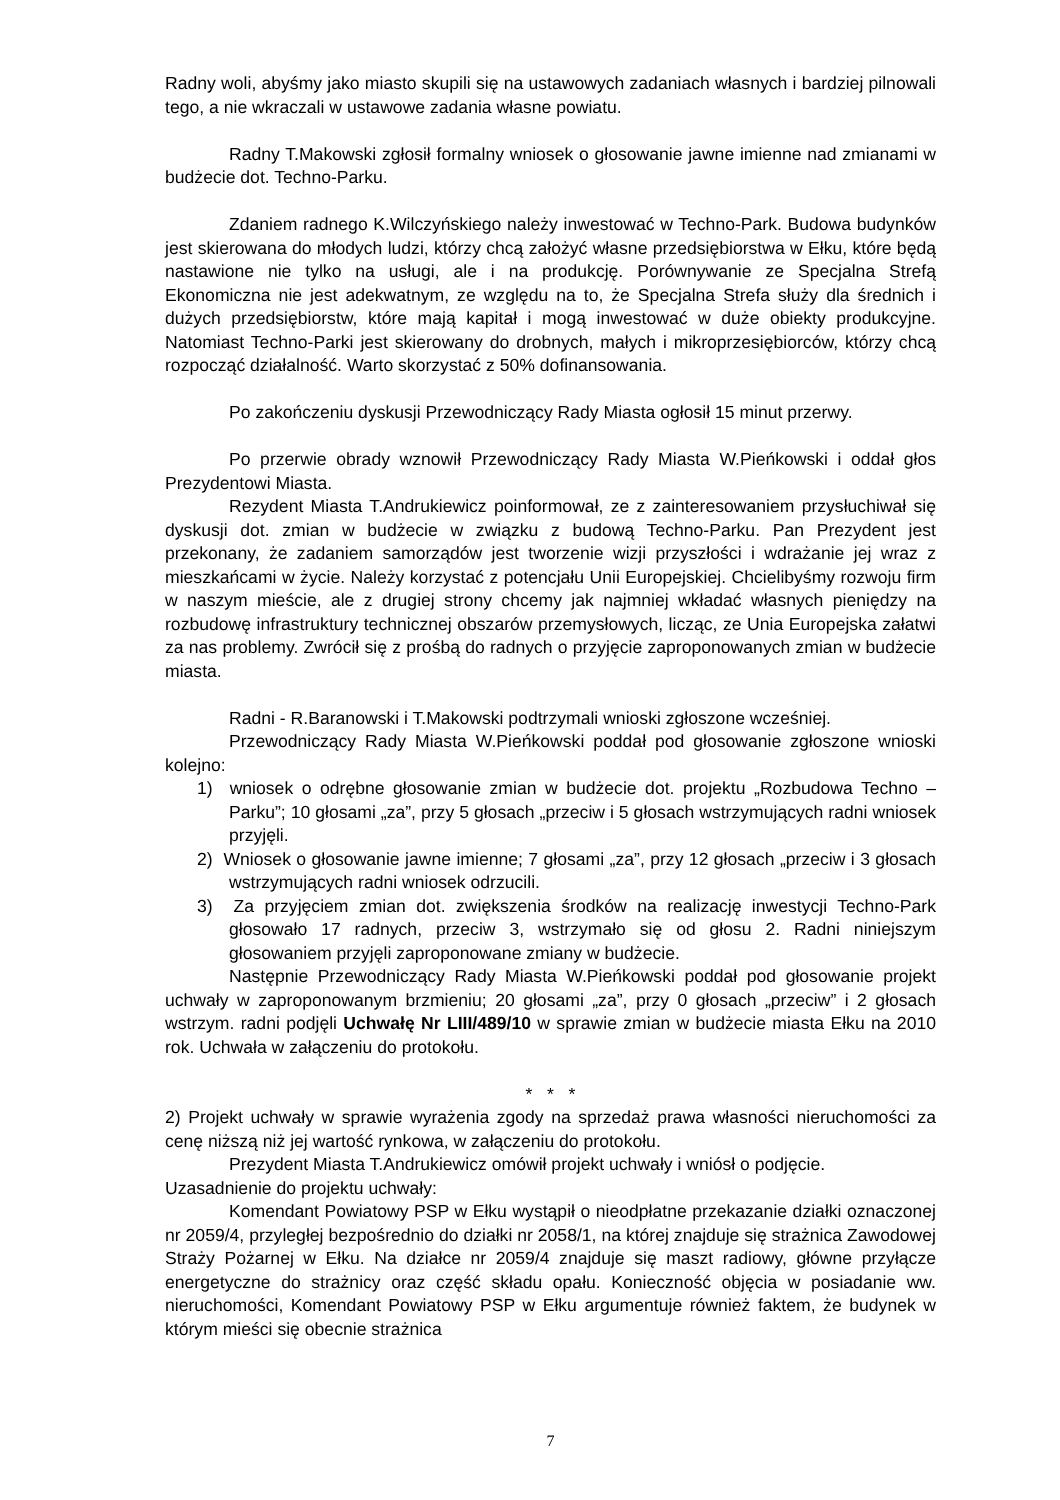Radny woli, abyśmy jako miasto skupili się na ustawowych zadaniach własnych i bardziej pilnowali tego, a nie wkraczali w ustawowe zadania własne powiatu.
Radny T.Makowski zgłosił formalny wniosek o głosowanie jawne imienne nad zmianami w budżecie dot. Techno-Parku.
Zdaniem radnego K.Wilczyńskiego należy inwestować w Techno-Park. Budowa budynków jest skierowana do młodych ludzi, którzy chcą założyć własne przedsiębiorstwa w Ełku, które będą nastawione nie tylko na usługi, ale i na produkcję. Porównywanie ze Specjalna Strefą Ekonomiczna nie jest adekwatnym, ze względu na to, że Specjalna Strefa służy dla średnich i dużych przedsiębiorstw, które mają kapitał i mogą inwestować w duże obiekty produkcyjne. Natomiast Techno-Parki jest skierowany do drobnych, małych i mikroprzesiębiorców, którzy chcą rozpocząć działalność. Warto skorzystać z 50% dofinansowania.
Po zakończeniu dyskusji Przewodniczący Rady Miasta ogłosił 15 minut przerwy.
Po przerwie obrady wznowił Przewodniczący Rady Miasta W.Pieńkowski i oddał głos Prezydentowi Miasta.
Rezydent Miasta T.Andrukiewicz poinformował, ze z zainteresowaniem przysłuchiwał się dyskusji dot. zmian w budżecie w związku z budową Techno-Parku. Pan Prezydent jest przekonany, że zadaniem samorządów jest tworzenie wizji przyszłości i wdrażanie jej wraz z mieszkańcami w życie. Należy korzystać z potencjału Unii Europejskiej. Chcielibyśmy rozwoju firm w naszym mieście, ale z drugiej strony chcemy jak najmniej wkładać własnych pieniędzy na rozbudowę infrastruktury technicznej obszarów przemysłowych, licząc, ze Unia Europejska załatwi za nas problemy. Zwrócił się z prośbą do radnych o przyjęcie zaproponowanych zmian w budżecie miasta.
Radni - R.Baranowski i T.Makowski podtrzymali wnioski zgłoszone wcześniej.
Przewodniczący Rady Miasta W.Pieńkowski poddał pod głosowanie zgłoszone wnioski kolejno:
1) wniosek o odrębne głosowanie zmian w budżecie dot. projektu „Rozbudowa Techno – Parku”; 10 głosami „za”, przy 5 głosach „przeciw i 5 głosach wstrzymujących radni wniosek przyjęli.
2) Wniosek o głosowanie jawne imienne; 7 głosami „za”, przy 12 głosach „przeciw i 3 głosach wstrzymujących radni wniosek odrzucili.
3) Za przyjęciem zmian dot. zwiększenia środków na realizację inwestycji Techno-Park głosowało 17 radnych, przeciw 3, wstrzymało się od głosu 2. Radni niniejszym głosowaniem przyjęli zaproponowane zmiany w budżecie.
Następnie Przewodniczący Rady Miasta W.Pieńkowski poddał pod głosowanie projekt uchwały w zaproponowanym brzmieniu; 20 głosami „za”, przy 0 głosach „przeciw” i 2 głosach wstrzym. radni podjęli Uchwałę Nr LIII/489/10 w sprawie zmian w budżecie miasta Ełku na 2010 rok. Uchwała w załączeniu do protokołu.
* * *
2) Projekt uchwały w sprawie wyrażenia zgody na sprzedaż prawa własności nieruchomości za cenę niższą niż jej wartość rynkowa, w załączeniu do protokołu.
Prezydent Miasta T.Andrukiewicz omówił projekt uchwały i wniósł o podjęcie.
Uzasadnienie do projektu uchwały:
Komendant Powiatowy PSP w Ełku wystąpił o nieodpłatne przekazanie działki oznaczonej nr 2059/4, przyległej bezpośrednio do działki nr 2058/1, na której znajduje się strażnica Zawodowej Straży Pożarnej w Ełku. Na działce nr 2059/4 znajduje się maszt radiowy, główne przyłącze energetyczne do strażnicy oraz część składu opału. Konieczność objęcia w posiadanie ww. nieruchomości, Komendant Powiatowy PSP w Ełku argumentuje również faktem, że budynek w którym mieści się obecnie strażnica
7